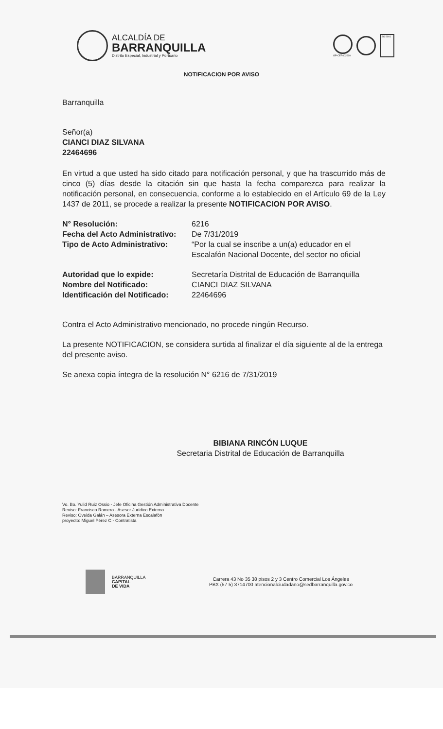ALCALDÍA DE
BARRANQUILLA
Distrito Especial, Industrial y Portuario
GP-CER002610
ISO 9001
NOTIFICACION POR AVISO
Barranquilla
Señor(a)
CIANCI DIAZ SILVANA
22464696
En virtud a que usted ha sido citado para notificación personal, y que ha trascurrido más de cinco (5) días desde la citación sin que hasta la fecha comparezca para realizar la notificación personal, en consecuencia, conforme a lo establecido en el Artículo 69 de la Ley 1437 de 2011, se procede a realizar la presente NOTIFICACION POR AVISO.
| N° Resolución: | 6216 |
| Fecha del Acto Administrativo: | De 7/31/2019 |
| Tipo de Acto Administrativo: | “Por la cual se inscribe a un(a) educador en el Escalafón Nacional Docente, del sector no oficial |
| Autoridad que lo expide: | Secretaría Distrital de Educación de Barranquilla |
| Nombre del Notificado: | CIANCI DIAZ SILVANA |
| Identificación del Notificado: | 22464696 |
Contra el Acto Administrativo mencionado, no procede ningún Recurso.
La presente NOTIFICACION, se considera surtida al finalizar el día siguiente al de la entrega del presente aviso.
Se anexa copia íntegra de la resolución N° 6216 de 7/31/2019
BIBIANA RINCÓN LUQUE
Secretaria Distrital de Educación de Barranquilla
Vo. Bo. Yulid Ruiz Ossio - Jefe Oficina Gestión Administrativa Docente
Reviso: Francisco Romero - Asesor Jurídico Externo
Reviso: Oveida Galán – Asesora Externa Escalafón
proyecto: Miguel Pérez C - Contratista
BARRANQUILLA
CAPITAL
DE VIDA
Carrera 43 No 35 38 pisos 2 y 3 Centro Comercial Los Ángeles
PBX (57 5) 3714700 atencionalciudadano@sedbarranquilla.gov.co